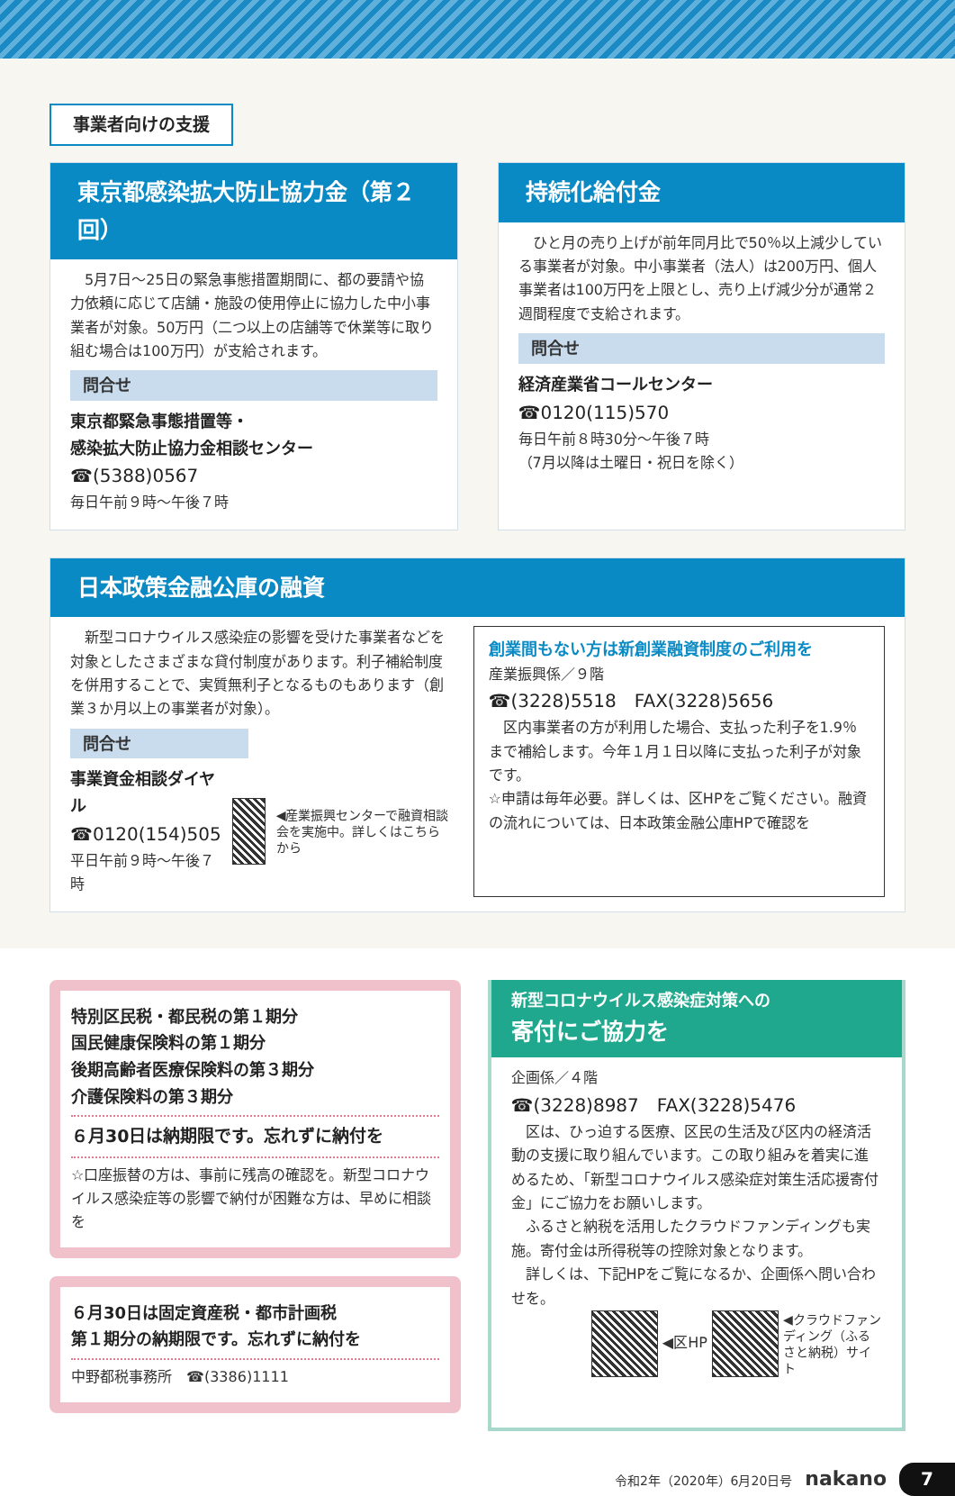事業者向けの支援
東京都感染拡大防止協力金（第２回）
　5月7日～25日の緊急事態措置期間に、都の要請や協力依頼に応じて店舗・施設の使用停止に協力した中小事業者が対象。50万円（二つ以上の店舗等で休業等に取り組む場合は100万円）が支給されます。
問合せ
東京都緊急事態措置等・
感染拡大防止協力金相談センター
☎(5388)0567
毎日午前９時～午後７時
持続化給付金
　ひと月の売り上げが前年同月比で50％以上減少している事業者が対象。中小事業者（法人）は200万円、個人事業者は100万円を上限とし、売り上げ減少分が通常２週間程度で支給されます。
問合せ
経済産業省コールセンター
☎0120(115)570
毎日午前８時30分～午後７時
（7月以降は土曜日・祝日を除く）
日本政策金融公庫の融資
　新型コロナウイルス感染症の影響を受けた事業者などを対象としたさまざまな貸付制度があります。利子補給制度を併用することで、実質無利子となるものもあります（創業３か月以上の事業者が対象）。
問合せ
事業資金相談ダイヤル
☎0120(154)505
平日午前９時～午後７時
◀産業振興センターで融資相談会を実施中。詳しくはこちらから
創業間もない方は新創業融資制度のご利用を
産業振興係／９階
☎(3228)5518　FAX(3228)5656
　区内事業者の方が利用した場合、支払った利子を1.9％まで補給します。今年１月１日以降に支払った利子が対象です。
☆申請は毎年必要。詳しくは、区HPをご覧ください。融資の流れについては、日本政策金融公庫HPで確認を
特別区民税・都民税の第１期分
国民健康保険料の第１期分
後期高齢者医療保険料の第３期分
介護保険料の第３期分
６月30日は納期限です。忘れずに納付を
☆口座振替の方は、事前に残高の確認を。新型コロナウイルス感染症等の影響で納付が困難な方は、早めに相談を
６月30日は固定資産税・都市計画税
第１期分の納期限です。忘れずに納付を
中野都税事務所　☎(3386)1111
新型コロナウイルス感染症対策への
寄付にご協力を
企画係／４階
☎(3228)8987　FAX(3228)5476
　区は、ひっ迫する医療、区民の生活及び区内の経済活動の支援に取り組んでいます。この取り組みを着実に進めるため、「新型コロナウイルス感染症対策生活応援寄付金」にご協力をお願いします。
　ふるさと納税を活用したクラウドファンディングも実施。寄付金は所得税等の控除対象となります。
　詳しくは、下記HPをご覧になるか、企画係へ問い合わせを。
◀区HP ◀クラウドファンディング（ふるさと納税）サイト
令和2年（2020年）6月20日号　nakano　7